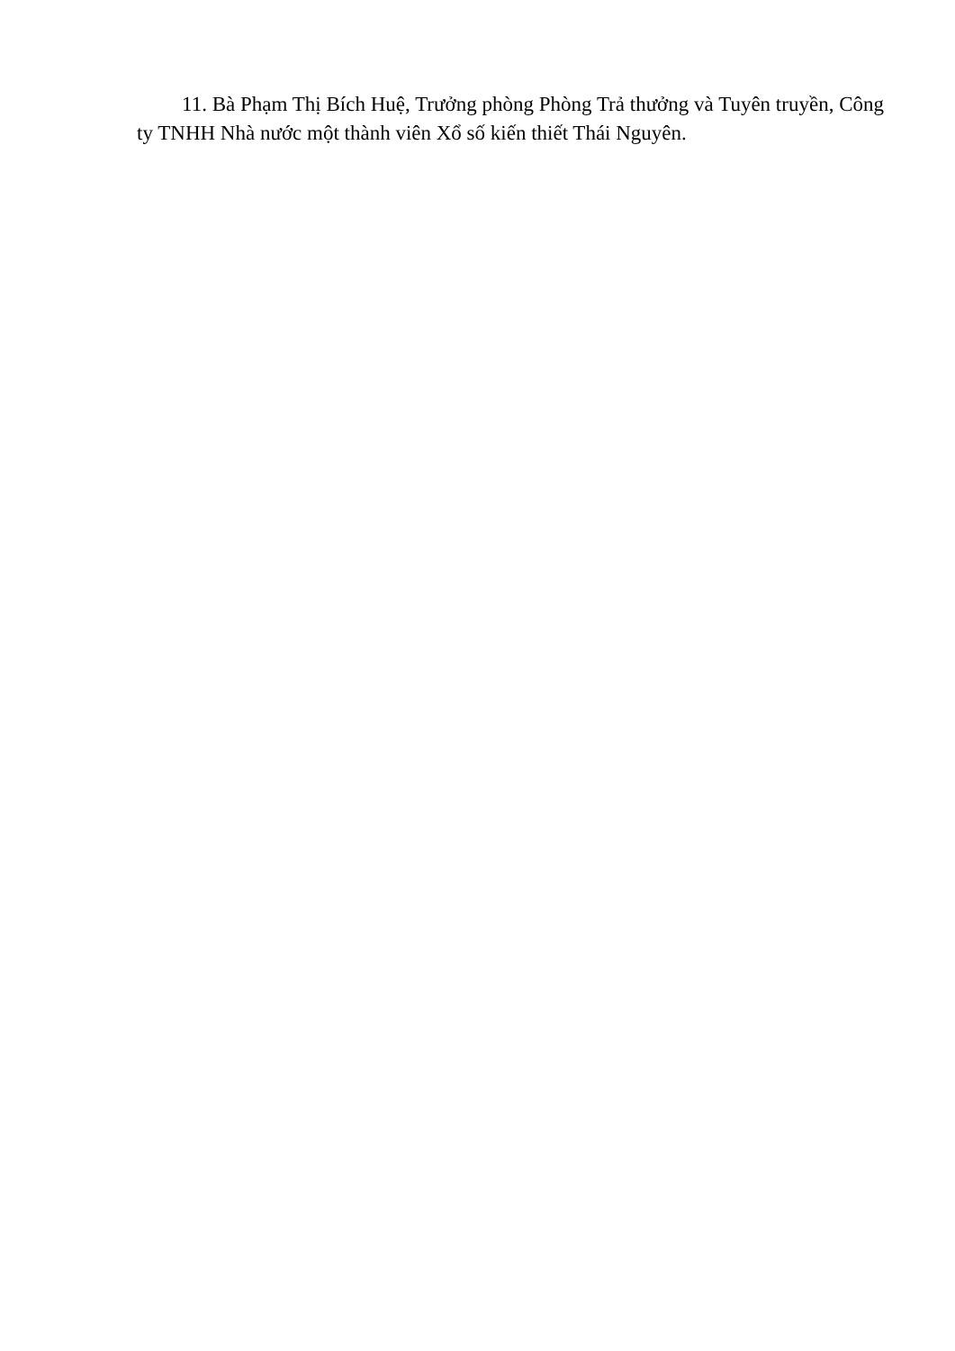11. Bà Phạm Thị Bích Huệ, Trưởng phòng Phòng Trả thưởng và Tuyên truyền, Công ty TNHH Nhà nước một thành viên Xổ số kiến thiết Thái Nguyên.